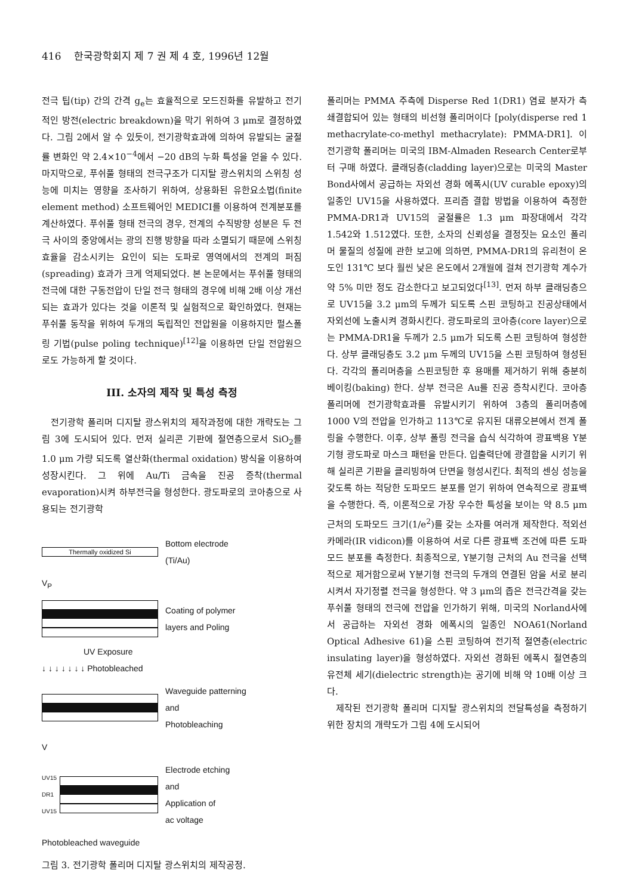416 한국광학회지 제 7 권 제 4 호, 1996년 12월
전극 팁(tip) 간의 간격 g<sub>e</sub>는 효율적으로 모드진화를 유발하고 전기적인 방전(electric breakdown)을 막기 위하여 3 μm로 결정하였다. 그림 2에서 알 수 있듯이, 전기광학효과에 의하여 유발되는 굴절률 변화인 약 2.4×10<sup>−4</sup>에서 −20 dB의 누화 특성을 얻을 수 있다. 마지막으로, 푸쉬풀 형태의 전극구조가 디지탈 광스위치의 스위칭 성능에 미치는 영향을 조사하기 위하여, 상용화된 유한요소법(finite element method) 소프트웨어인 MEDICI를 이용하여 전계분포를 계산하였다. 푸쉬풀 형태 전극의 경우, 전계의 수직방향 성분은 두 전극 사이의 중앙에서는 광의 진행 방향을 따라 소멸되기 때문에 스위칭 효율을 감소시키는 요인이 되는 도파로 영역에서의 전계의 퍼짐(spreading) 효과가 크게 억제되었다. 본 논문에서는 푸쉬풀 형태의 전극에 대한 구동전압이 단일 전극 형태의 경우에 비해 2배 이상 개선되는 효과가 있다는 것을 이론적 및 실험적으로 확인하였다. 현재는 푸쉬풀 동작을 위하여 두개의 독립적인 전압원을 이용하지만 펄스폴링 기법(pulse poling technique)<sup>[12]</sup>을 이용하면 단일 전압원으로도 가능하게 할 것이다.
III. 소자의 제작 및 특성 측정
전기광학 폴리머 디지탈 광스위치의 제작과정에 대한 개략도는 그림 3에 도시되어 있다. 먼저 실리콘 기판에 절연층으로서 SiO<sub>2</sub>를 1.0 μm 가량 되도록 열산화(thermal oxidation) 방식을 이용하여 성장시킨다. 그 위에 Au/Ti 금속을 진공 증착(thermal evaporation)시켜 하부전극을 형성한다. 광도파로의 코아층으로 사용되는 전기광학
Thermally oxidized Si
Bottom electrode
(Ti/Au)
V<sub>P</sub>
Coating of polymer
layers and Poling
UV Exposure
↓ ↓ ↓ ↓ ↓ ↓ ↓ Photobleached
Waveguide patterning
and
Photobleaching
V
UV15
DR1
UV15
Electrode etching
and
Application of
ac voltage
Photobleached waveguide
그림 3. 전기광학 폴리머 디지탈 광스위치의 제작공정.
폴리머는 PMMA 주측에 Disperse Red 1(DR1) 염료 분자가 측쇄결합되어 있는 형태의 비선형 폴리머이다 [poly(disperse red 1 methacrylate-co-methyl methacrylate): PMMA-DR1]. 이 전기광학 폴리머는 미국의 IBM-Almaden Research Center로부터 구매 하였다. 클래딩층(cladding layer)으로는 미국의 Master Bond사에서 공급하는 자외선 경화 에폭시(UV curable epoxy)의 일종인 UV15을 사용하였다. 프리즘 결합 방법을 이용하여 측정한 PMMA-DR1과 UV15의 굴절률은 1.3 μm 파장대에서 각각 1.542와 1.512였다. 또한, 소자의 신뢰성을 결정짓는 요소인 폴리머 물질의 성질에 관한 보고에 의하면, PMMA-DR1의 유리천이 온도인 131℃ 보다 훨씬 낮은 온도에서 2개월에 걸쳐 전기광학 계수가 약 5% 미만 정도 감소한다고 보고되었다<sup>[13]</sup>. 먼저 하부 클래딩층으로 UV15을 3.2 μm의 두께가 되도록 스핀 코팅하고 진공상태에서 자외선에 노출시켜 경화시킨다. 광도파로의 코아층(core layer)으로는 PMMA-DR1을 두께가 2.5 μm가 되도록 스핀 코팅하여 형성한다. 상부 클래딩층도 3.2 μm 두께의 UV15을 스핀 코팅하여 형성된다. 각각의 폴리머층을 스핀코팅한 후 용매를 제거하기 위해 충분히 베이킹(baking) 한다. 상부 전극은 Au를 진공 증착시킨다. 코아층 폴리머에 전기광학효과를 유발시키기 위하여 3층의 폴리머층에 1000 V의 전압을 인가하고 113℃로 유지된 대류오븐에서 전계 폴링을 수행한다. 이후, 상부 폴링 전극을 습식 식각하여 광표백용 Y분기형 광도파로 마스크 패턴을 만든다. 입출력단에 광결합을 시키기 위해 실리콘 기판을 클리빙하여 단면을 형성시킨다. 최적의 센싱 성능을 갖도록 하는 적당한 도파모드 분포를 얻기 위하여 연속적으로 광표백을 수행한다. 즉, 이론적으로 가장 우수한 특성을 보이는 약 8.5 μm 근처의 도파모드 크기(1/e<sup>2</sup>)를 갖는 소자를 여러개 제작한다. 적외선 카메라(IR vidicon)를 이용하여 서로 다른 광표백 조건에 따른 도파모드 분포를 측정한다. 최종적으로, Y분기형 근처의 Au 전극을 선택적으로 제거함으로써 Y분기형 전극의 두개의 연결된 암을 서로 분리시켜서 자기정렬 전극을 형성한다. 약 3 μm의 좁은 전극간격을 갖는 푸쉬풀 형태의 전극에 전압을 인가하기 위해, 미국의 Norland사에서 공급하는 자외선 경화 에폭시의 일종인 NOA61(Norland Optical Adhesive 61)을 스핀 코팅하여 전기적 절연층(electric insulating layer)을 형성하였다. 자외선 경화된 에폭시 절연층의 유전체 세기(dielectric strength)는 공기에 비해 약 10배 이상 크다.
제작된 전기광학 폴리머 디지탈 광스위치의 전달특성을 측정하기 위한 장치의 개략도가 그림 4에 도시되어